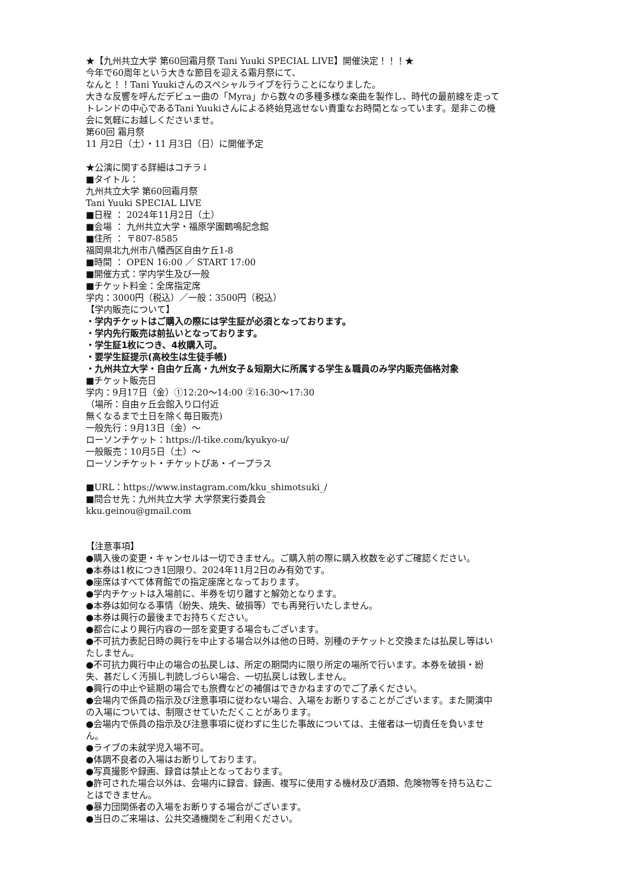★【九州共立大学 第60回霜月祭 Tani Yuuki SPECIAL LIVE】開催決定！！！★
今年で60周年という大きな節目を迎える霜月祭にて、
なんと！！Tani Yuukiさんのスペシャルライブを行うことになりました。
大きな反響を呼んだデビュー曲の「Myra」から数々の多種多様な楽曲を製作し、時代の最前線を走ってトレンドの中心であるTani Yuukiさんによる終始見逃せない貴重なお時間となっています。是非この機会に気軽にお越しくださいませ。
第60回 霜月祭
11 月2日（土）・11 月3日（日）に開催予定
★公演に関する詳細はコチラ↓
■タイトル：
九州共立大学 第60回霜月祭
Tani Yuuki SPECIAL LIVE
■日程 ： 2024年11月2日（土）
■会場 ： 九州共立大学・福原学園鶴鳴記念館
■住所 ： 〒807-8585
福岡県北九州市八幡西区自由ケ丘1-8
■時間 ： OPEN 16:00 ／ START 17:00
■開催方式：学内学生及び一般
■チケット料金：全席指定席
学内：3000円（税込）／一般：3500円（税込）
【学内販売について】
・学内チケットはご購入の際には学生証が必須となっております。
・学内先行販売は前払いとなっております。
・学生証1枚につき、4枚購入可。
・要学生証提示(高校生は生徒手帳)
・九州共立大学・自由ケ丘高・九州女子＆短期大に所属する学生＆職員のみ学内販売価格対象
■チケット販売日
学内：9月17日（金）①12:20～14:00 ②16:30～17:30
（場所：自由ヶ丘会館入り口付近
無くなるまで土日を除く毎日販売)
一般先行：9月13日（金）～
ローソンチケット：https://l-tike.com/kyukyo-u/
一般販売：10月5日（土）～
ローソンチケット・チケットぴあ・イープラス
■URL：https://www.instagram.com/kku_shimotsuki_/
■問合せ先：九州共立大学 大学祭実行委員会
kku.geinou@gmail.com
【注意事項】
●購入後の変更・キャンセルは一切できません。ご購入前の際に購入枚数を必ずご確認ください。
●本券は1枚につき1回限り、2024年11月2日のみ有効です。
●座席はすべて体育館での指定座席となっております。
●学内チケットは入場前に、半券を切り離すと解効となります。
●本券は如何なる事情（紛失、焼失、破損等）でも再発行いたしません。
●本券は興行の最後までお持ちください。
●都合により興行内容の一部を変更する場合もございます。
●不可抗力表記日時の興行を中止する場合以外は他の日時、別種のチケットと交換または払戻し等はいたしません。
●不可抗力興行中止の場合の払戻しは、所定の期間内に限り所定の場所で行います。本券を破損・紛失、甚だしく汚損し判読しづらい場合、一切払戻しは致しません。
●興行の中止や延期の場合でも旅費などの補償はできかねますのでご了承ください。
●会場内で係員の指示及び注意事項に従わない場合、入場をお断りすることがございます。また開演中の入場については、制限させていただくことがあります。
●会場内で係員の指示及び注意事項に従わずに生じた事故については、主催者は一切責任を負いません。
●ライブの未就学児入場不可。
●体調不良者の入場はお断りしております。
●写真撮影や録画、録音は禁止となっております。
●許可された場合以外は、会場内に録音、録画、複写に使用する機材及び酒類、危険物等を持ち込むことはできません。
●暴力団関係者の入場をお断りする場合がございます。
●当日のご来場は、公共交通機関をご利用ください。